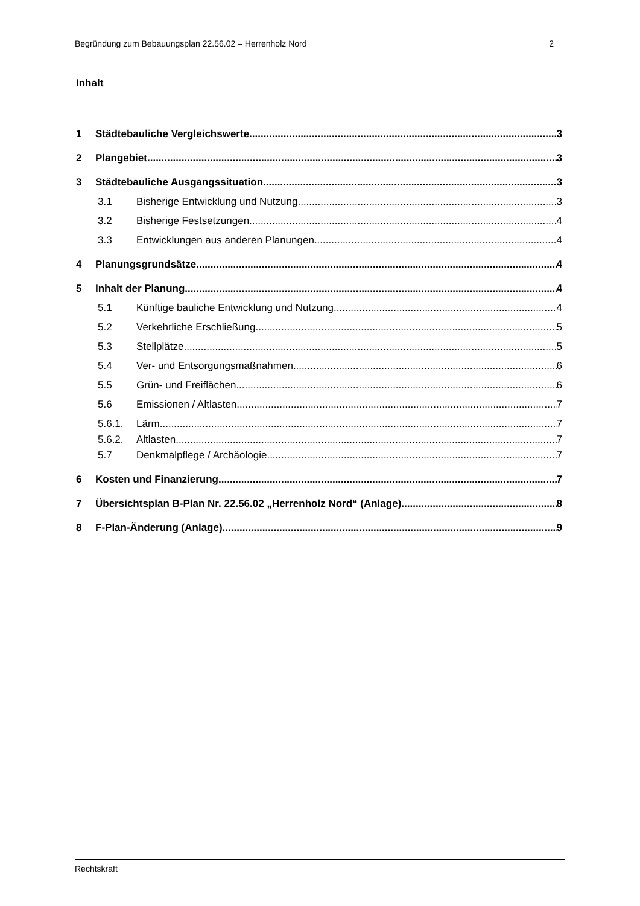Begründung zum Bebauungsplan 22.56.02 – Herrenholz Nord 2
Inhalt
1 Städtebauliche Vergleichswerte 3
2 Plangebiet 3
3 Städtebauliche Ausgangssituation 3
3.1 Bisherige Entwicklung und Nutzung 3
3.2 Bisherige Festsetzungen 4
3.3 Entwicklungen aus anderen Planungen 4
4 Planungsgrundsätze 4
5 Inhalt der Planung 4
5.1 Künftige bauliche Entwicklung und Nutzung 4
5.2 Verkehrliche Erschließung 5
5.3 Stellplätze 5
5.4 Ver- und Entsorgungsmaßnahmen 6
5.5 Grün- und Freiflächen 6
5.6 Emissionen / Altlasten 7
5.6.1. Lärm 7
5.6.2. Altlasten 7
5.7 Denkmalpflege / Archäologie 7
6 Kosten und Finanzierung 7
7 Übersichtsplan B-Plan Nr. 22.56.02 „Herrenholz Nord“ (Anlage) 8
8 F-Plan-Änderung (Anlage) 9
Rechtskraft